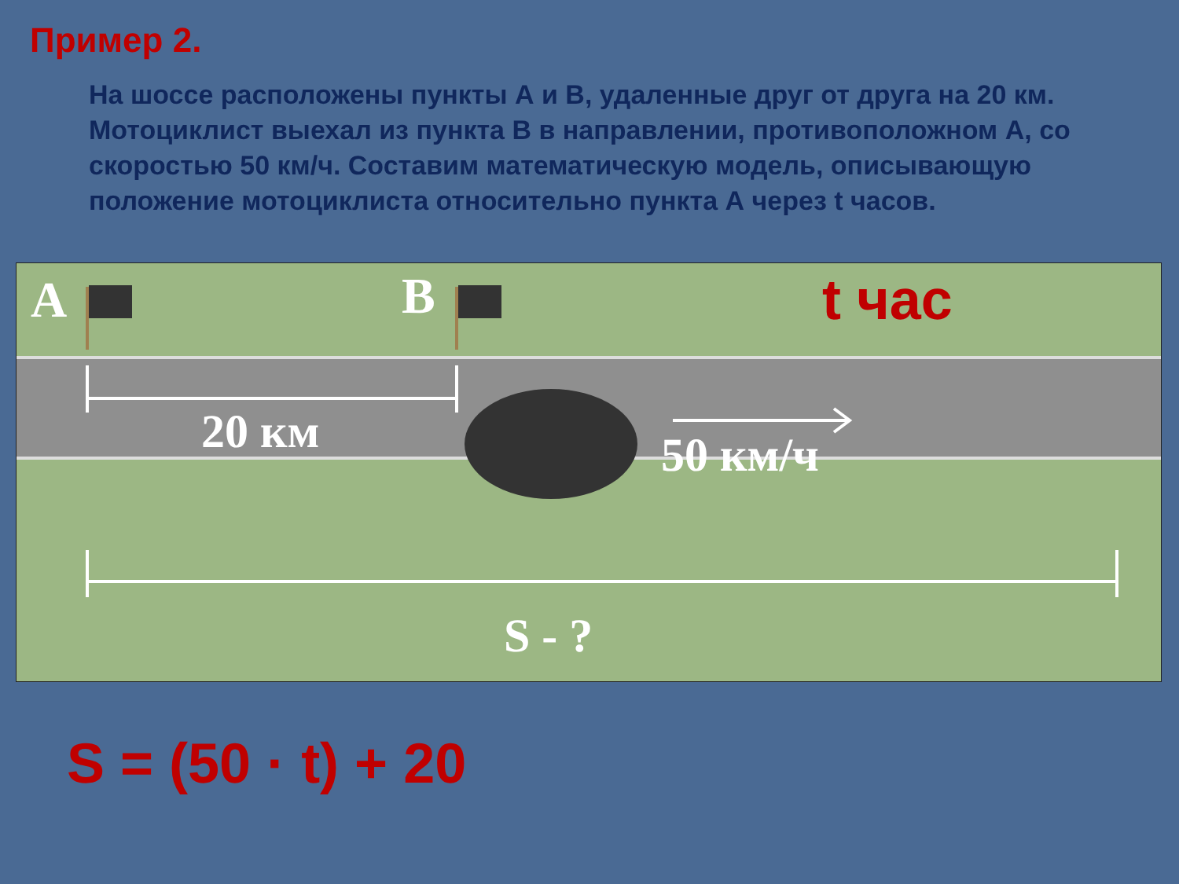Пример 2.
На шоссе расположены пункты А и В, удаленные друг от друга на 20 км. Мотоциклист выехал из пункта В в направлении, противоположном А, со скоростью 50 км/ч. Составим математическую модель, описывающую положение мотоциклиста относительно пункта А через t часов.
A B t час
20 км 50 км/ч
S - ?
S = (50 · t) + 20